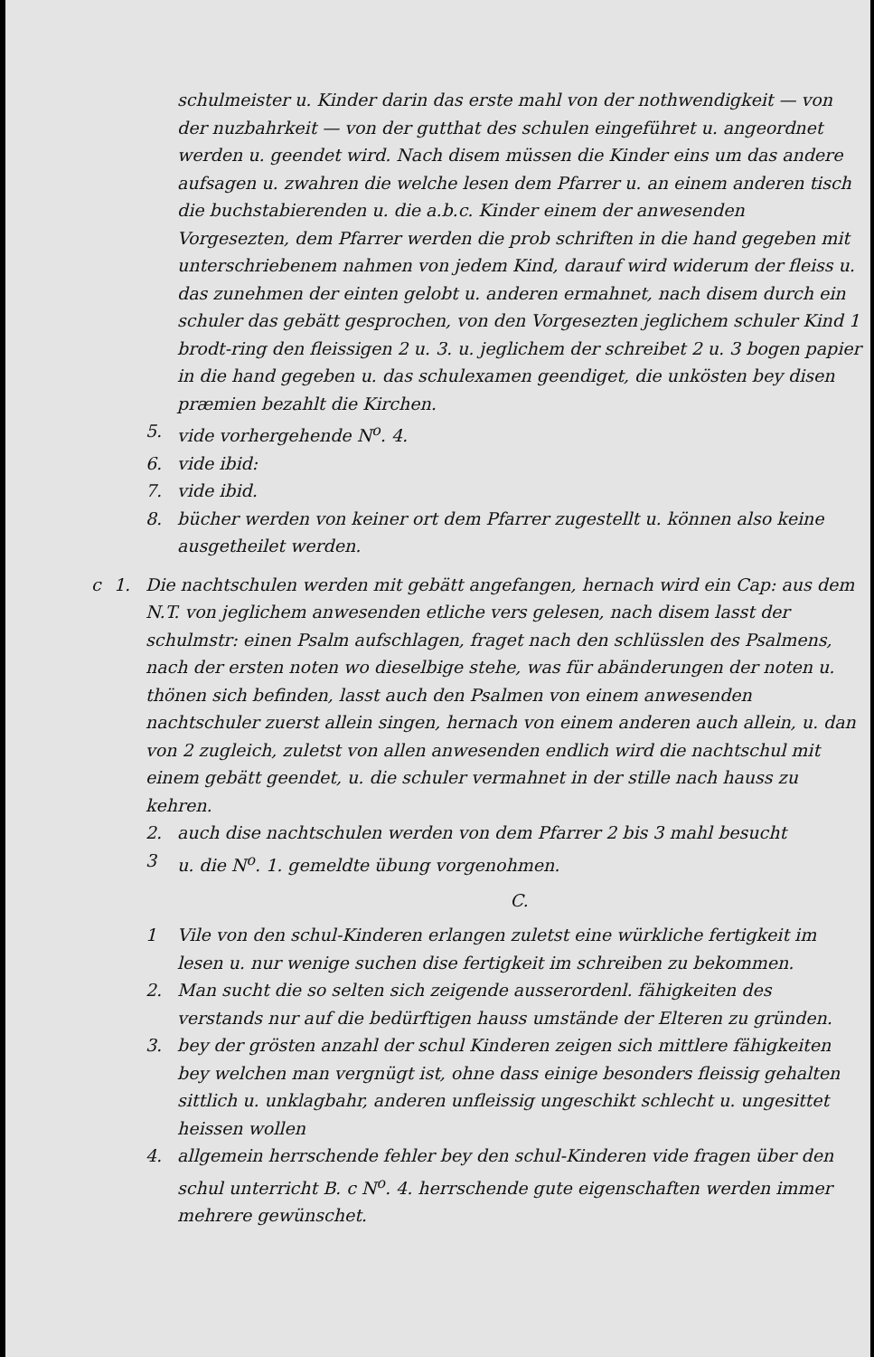schulmeister u. Kinder darin das erste mahl von der nothwendigkeit — von der nuzbahrkeit — von der gutthat des schulen eingeführet u. angeordnet werden u. geendet wird. Nach disem müssen die Kinder eins um das andere aufsagen u. zwahren die welche lesen dem Pfarrer u. an einem anderen tisch die buchstabierenden u. die a.b.c. Kinder einem der anwesenden Vorgesezten, dem Pfarrer werden die prob schriften in die hand gegeben mit unterschriebenem nahmen von jedem Kind, darauf wird widerum der fleiss u. das zunehmen der einten gelobt u. anderen ermahnet, nach disem durch ein schuler das gebätt gesprochen, von den Vorgesezten jeglichem schuler Kind 1 brodt-ring den fleissigen 2 u. 3. u. jeglichem der schreibet 2 u. 3 bogen papier in die hand gegeben u. das schulexamen geendiget, die unkösten bey disen præmien bezahlt die Kirchen.
5. vide vorhergehende N<sup>o</sup>. 4.
6. vide ibid:
7. vide ibid.
8. bücher werden von keiner ort dem Pfarrer zugestellt u. können also keine ausgetheilet werden.
c 1. Die nachtschulen werden mit gebätt angefangen, hernach wird ein Cap: aus dem N.T. von jeglichem anwesenden etliche vers gelesen, nach disem lasst der schulmstr: einen Psalm aufschlagen, fraget nach den schlüsslen des Psalmens, nach der ersten noten wo dieselbige stehe, was für abänderungen der noten u. thönen sich befinden, lasst auch den Psalmen von einem anwesenden nachtschuler zuerst allein singen, hernach von einem anderen auch allein, u. dan von 2 zugleich, zuletst von allen anwesenden endlich wird die nachtschul mit einem gebätt geendet, u. die schuler vermahnet in der stille nach hauss zu kehren.
2. auch dise nachtschulen werden von dem Pfarrer 2 bis 3 mahl besucht
3 u. die N<sup>o</sup>. 1. gemeldte übung vorgenohmen.
C.
1 Vile von den schul-Kinderen erlangen zuletst eine würkliche fertigkeit im lesen u. nur wenige suchen dise fertigkeit im schreiben zu bekommen.
2. Man sucht die so selten sich zeigende ausserordenl. fähigkeiten des verstands nur auf die bedürftigen hauss umstände der Elteren zu gründen.
3. bey der grösten anzahl der schul Kinderen zeigen sich mittlere fähigkeiten bey welchen man vergnügt ist, ohne dass einige besonders fleissig gehalten sittlich u. unklagbahr, anderen unfleissig ungeschikt schlecht u. ungesittet heissen wollen
4. allgemein herrschende fehler bey den schul-Kinderen vide fragen über den schul unterricht B. c N<sup>o</sup>. 4. herrschende gute eigenschaften werden immer mehrere gewünschet.